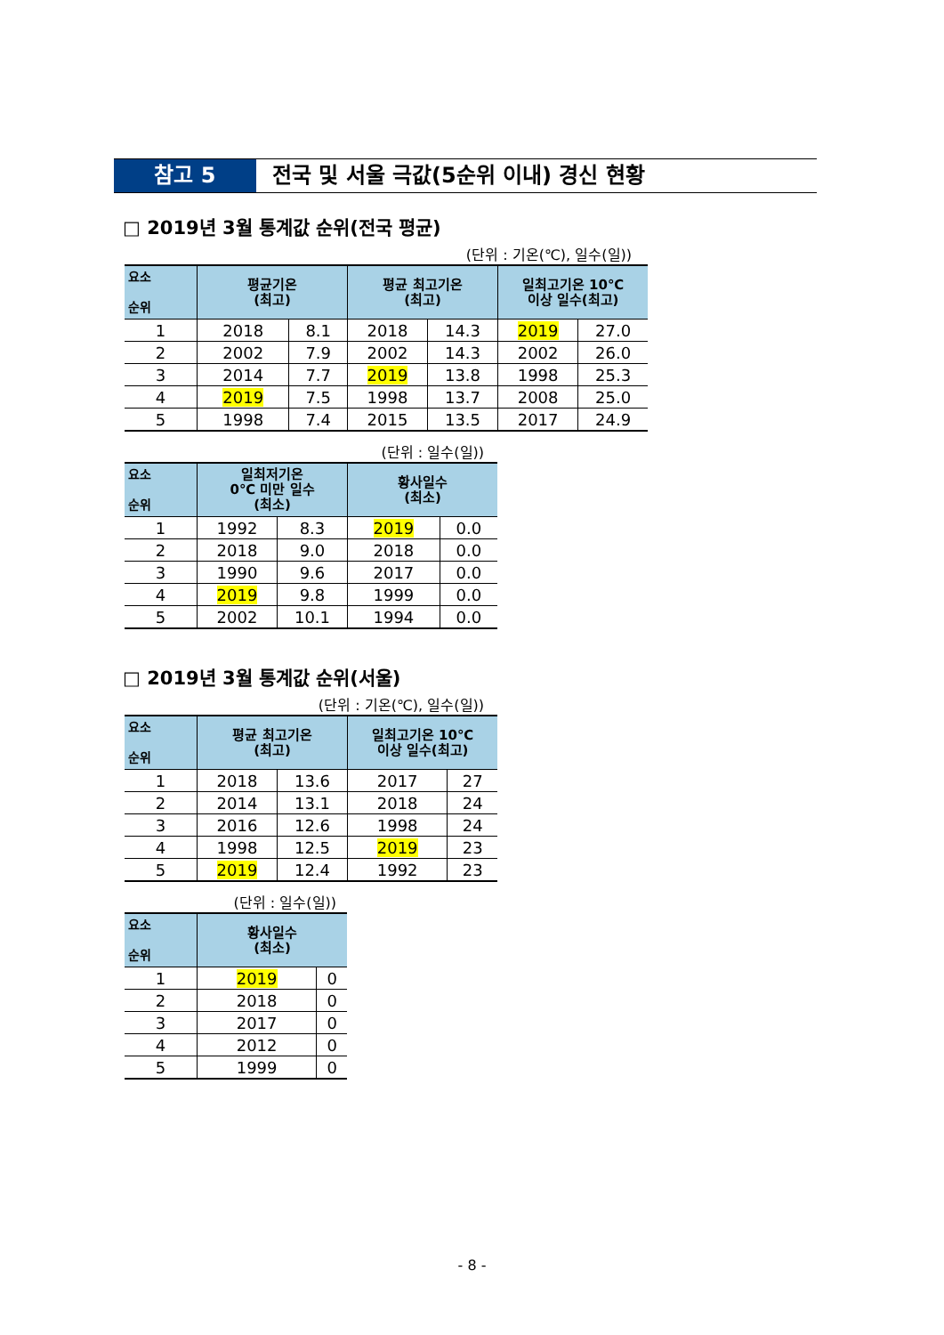참고 5 전국 및 서울 극값(5순위 이내) 경신 현황
□ 2019년 3월 통계값 순위(전국 평균)
(단위 : 기온(℃), 일수(일))
| 요소 순위 | 평균기온 (최고) | | 평균 최고기온 (최고) | | 일최고기온 10℃ 이상 일수(최고) | |
| --- | --- | --- | --- | --- | --- | --- |
| 1 | 2018 | 8.1 | 2018 | 14.3 | 2019 | 27.0 |
| 2 | 2002 | 7.9 | 2002 | 14.3 | 2002 | 26.0 |
| 3 | 2014 | 7.7 | 2019 | 13.8 | 1998 | 25.3 |
| 4 | 2019 | 7.5 | 1998 | 13.7 | 2008 | 25.0 |
| 5 | 1998 | 7.4 | 2015 | 13.5 | 2017 | 24.9 |
(단위 : 일수(일))
| 요소 순위 | 일최저기온 0℃ 미만 일수 (최소) | | 황사일수 (최소) | |
| --- | --- | --- | --- | --- |
| 1 | 1992 | 8.3 | 2019 | 0.0 |
| 2 | 2018 | 9.0 | 2018 | 0.0 |
| 3 | 1990 | 9.6 | 2017 | 0.0 |
| 4 | 2019 | 9.8 | 1999 | 0.0 |
| 5 | 2002 | 10.1 | 1994 | 0.0 |
□ 2019년 3월 통계값 순위(서울)
(단위 : 기온(℃), 일수(일))
| 요소 순위 | 평균 최고기온 (최고) | | 일최고기온 10℃ 이상 일수(최고) | |
| --- | --- | --- | --- | --- |
| 1 | 2018 | 13.6 | 2017 | 27 |
| 2 | 2014 | 13.1 | 2018 | 24 |
| 3 | 2016 | 12.6 | 1998 | 24 |
| 4 | 1998 | 12.5 | 2019 | 23 |
| 5 | 2019 | 12.4 | 1992 | 23 |
(단위 : 일수(일))
| 요소 순위 | 황사일수 (최소) | |
| --- | --- | --- |
| 1 | 2019 | 0 |
| 2 | 2018 | 0 |
| 3 | 2017 | 0 |
| 4 | 2012 | 0 |
| 5 | 1999 | 0 |
- 8 -